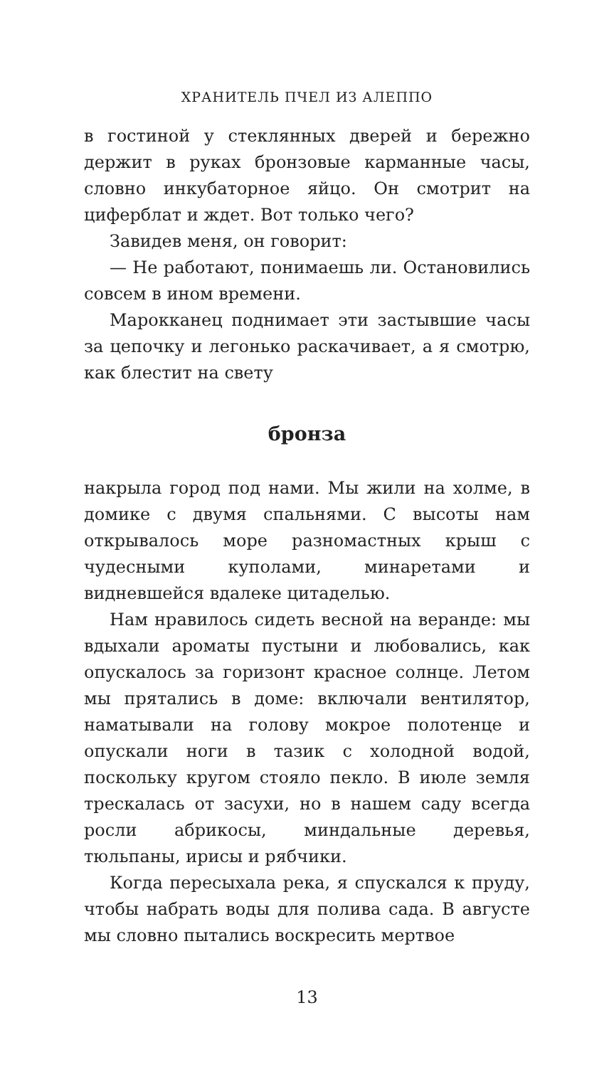ХРАНИТЕЛЬ ПЧЕЛ ИЗ АЛЕППО
в гостиной у стеклянных дверей и бережно держит в руках бронзовые карманные часы, словно инкубаторное яйцо. Он смотрит на циферблат и ждет. Вот только чего?
Завидев меня, он говорит:
— Не работают, понимаешь ли. Остановились совсем в ином времени.
Марокканец поднимает эти застывшие часы за цепочку и легонько раскачивает, а я смотрю, как блестит на свету
бронза
накрыла город под нами. Мы жили на холме, в домике с двумя спальнями. С высоты нам открывалось море разномастных крыш с чудесными куполами, минаретами и видневшейся вдалеке цитаделью.
Нам нравилось сидеть весной на веранде: мы вдыхали ароматы пустыни и любовались, как опускалось за горизонт красное солнце. Летом мы прятались в доме: включали вентилятор, наматывали на голову мокрое полотенце и опускали ноги в тазик с холодной водой, поскольку кругом стояло пекло. В июле земля трескалась от засухи, но в нашем саду всегда росли абрикосы, миндальные деревья, тюльпаны, ирисы и рябчики.
Когда пересыхала река, я спускался к пруду, чтобы набрать воды для полива сада. В августе мы словно пытались воскресить мертвое
13